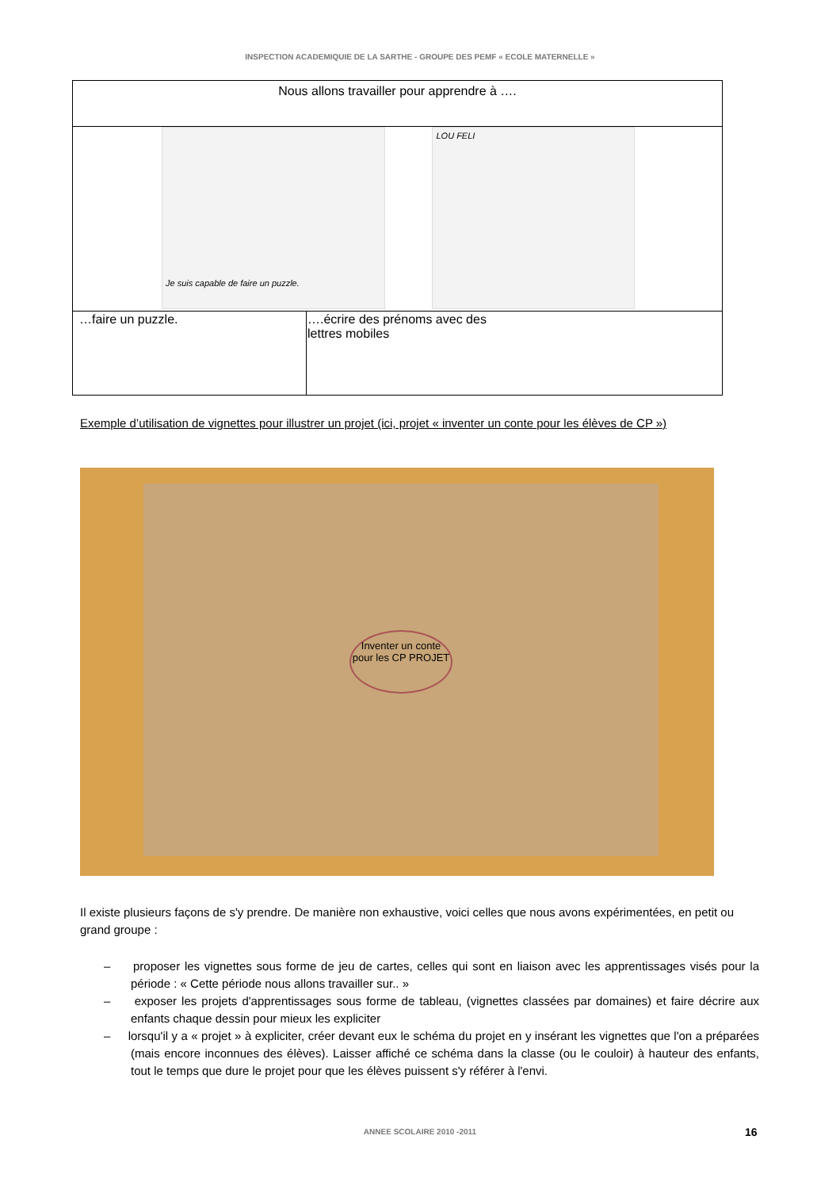INSPECTION ACADEMIQUIE DE LA SARTHE - GROUPE DES PEMF « ECOLE MATERNELLE »
| Nous allons travailler pour apprendre à …. | |
| Je suis capable de faire un puzzle. LOU FELI | |
| …faire un puzzle. | ….écrire des prénoms avec des lettres mobiles |
Exemple d’utilisation de vignettes pour illustrer un projet (ici, projet « inventer un conte pour les élèves de CP »)
Inventer un conte pour les CP PROJET
Il existe plusieurs façons de s'y prendre. De manière non exhaustive, voici celles que nous avons expérimentées, en petit ou grand groupe :
– proposer les vignettes sous forme de jeu de cartes, celles qui sont en liaison avec les apprentissages visés pour la période : « Cette période nous allons travailler sur.. »
– exposer les projets d'apprentissages sous forme de tableau, (vignettes classées par domaines) et faire décrire aux enfants chaque dessin pour mieux les expliciter
– lorsqu'il y a « projet » à expliciter, créer devant eux le schéma du projet en y insérant les vignettes que l'on a préparées (mais encore inconnues des élèves). Laisser affiché ce schéma dans la classe (ou le couloir) à hauteur des enfants, tout le temps que dure le projet pour que les élèves puissent s'y référer à l'envi.
ANNEE SCOLAIRE 2010 -2011 16